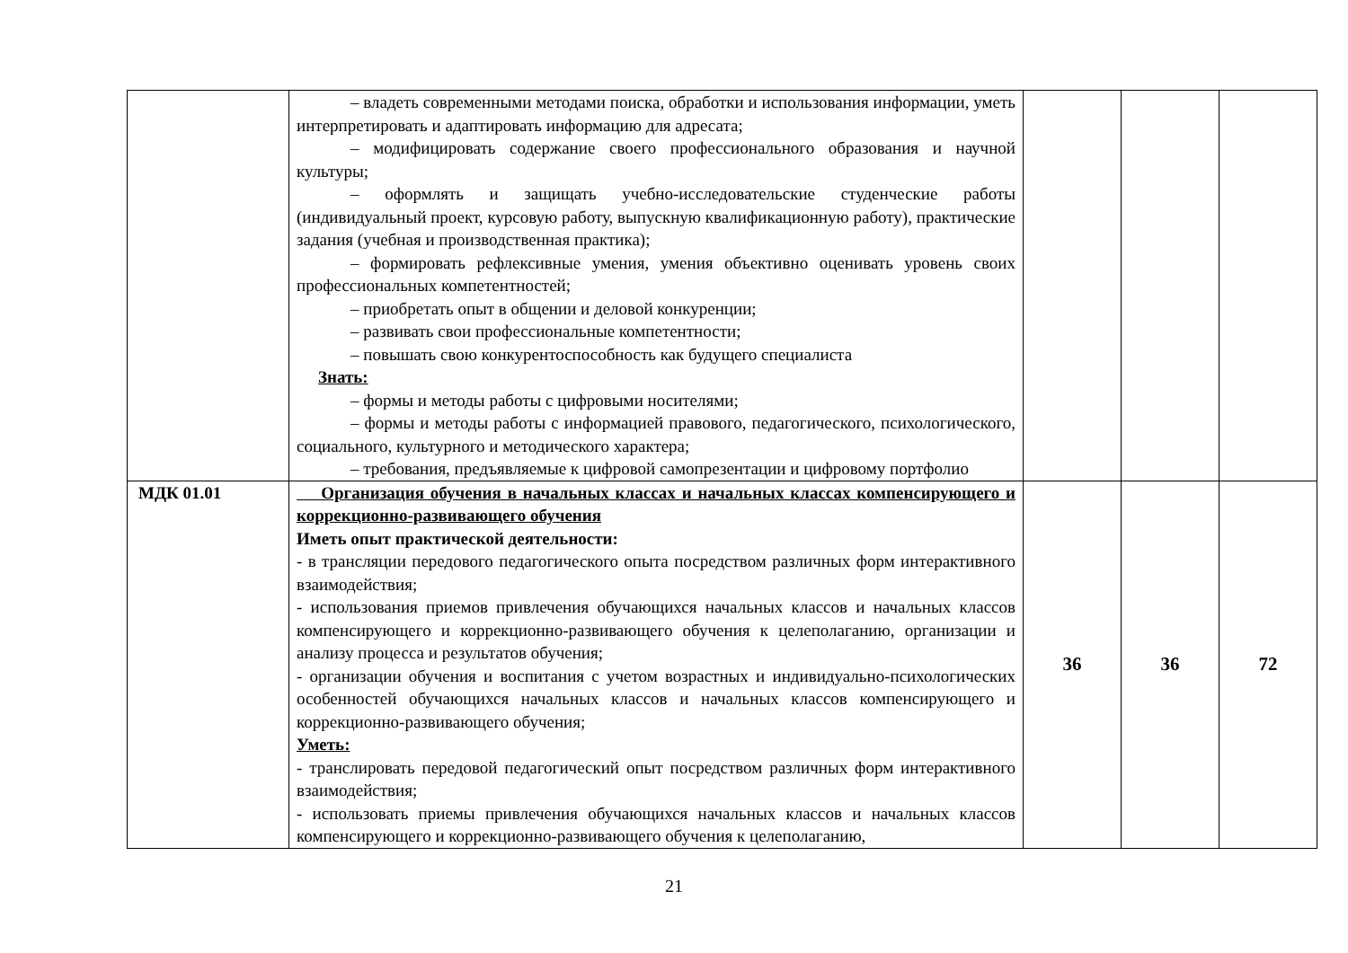| | – владеть современными методами поиска, обработки и использования информации, уметь интерпретировать и адаптировать информацию для адресата; – модифицировать содержание своего профессионального образования и научной культуры; – оформлять и защищать учебно-исследовательские студенческие работы (индивидуальный проект, курсовую работу, выпускную квалификационную работу), практические задания (учебная и производственная практика); – формировать рефлексивные умения, умения объективно оценивать уровень своих профессиональных компетентностей; – приобретать опыт в общении и деловой конкуренции; – развивать свои профессиональные компетентности; – повышать свою конкурентоспособность как будущего специалиста Знать: – формы и методы работы с цифровыми носителями; – формы и методы работы с информацией правового, педагогического, психологического, социального, культурного и методического характера; – требования, предъявляемые к цифровой самопрезентации и цифровому портфолио | | | |
| МДК 01.01 | Организация обучения в начальных классах и начальных классах компенсирующего и коррекционно-развивающего обучения Иметь опыт практической деятельности: - в трансляции передового педагогического опыта посредством различных форм интерактивного взаимодействия; - использования приемов привлечения обучающихся начальных классов и начальных классов компенсирующего и коррекционно-развивающего обучения к целеполаганию, организации и анализу процесса и результатов обучения; - организации обучения и воспитания с учетом возрастных и индивидуально-психологических особенностей обучающихся начальных классов и начальных классов компенсирующего и коррекционно-развивающего обучения; Уметь: - транслировать передовой педагогический опыт посредством различных форм интерактивного взаимодействия; - использовать приемы привлечения обучающихся начальных классов и начальных классов компенсирующего и коррекционно-развивающего обучения к целеполаганию, | 36 | 36 | 72 |
21